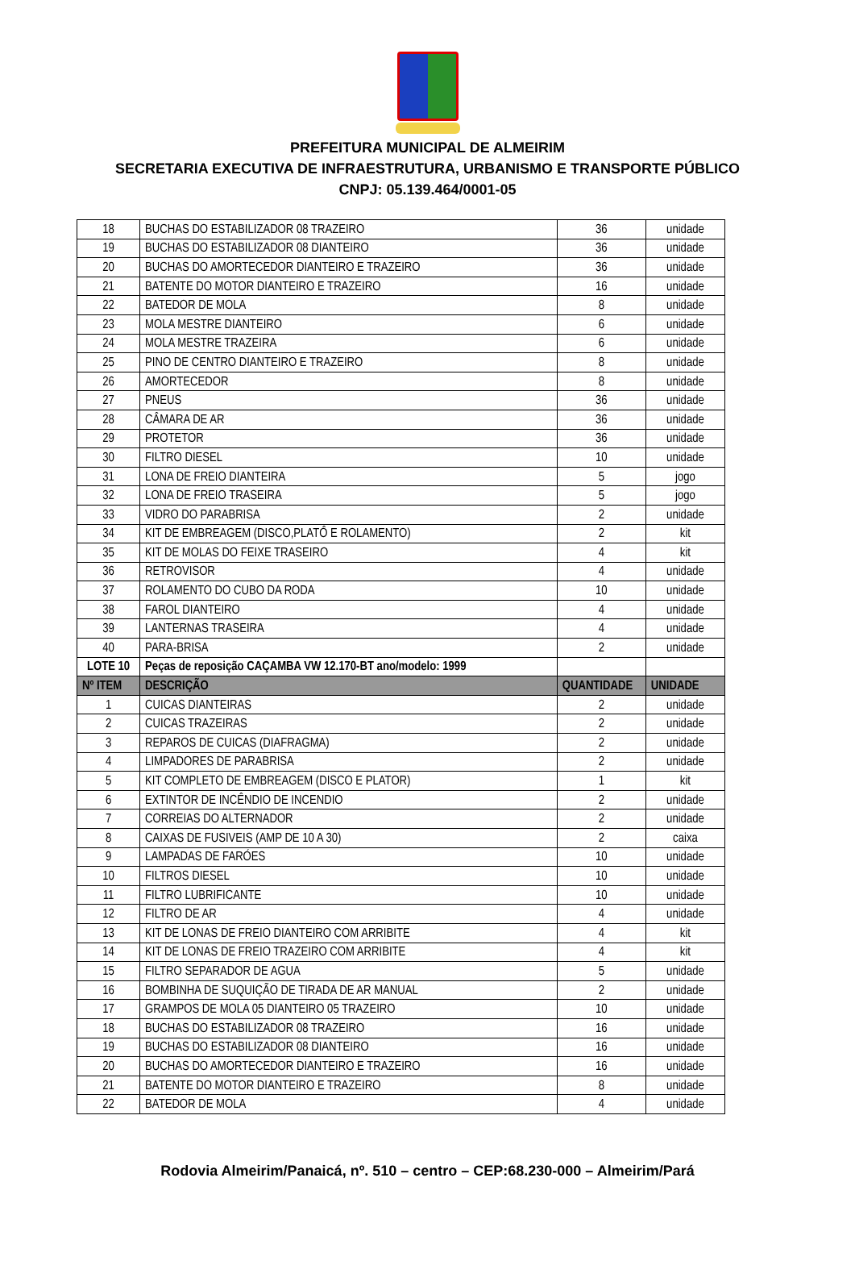PREFEITURA MUNICIPAL DE ALMEIRIM
SECRETARIA EXECUTIVA DE INFRAESTRUTURA, URBANISMO E TRANSPORTE PÚBLICO
CNPJ: 05.139.464/0001-05
| 18 | BUCHAS DO ESTABILIZADOR 08 TRAZEIRO | 36 | unidade |
| 19 | BUCHAS DO ESTABILIZADOR 08 DIANTEIRO | 36 | unidade |
| 20 | BUCHAS DO AMORTECEDOR DIANTEIRO E TRAZEIRO | 36 | unidade |
| 21 | BATENTE DO MOTOR DIANTEIRO E TRAZEIRO | 16 | unidade |
| 22 | BATEDOR DE MOLA | 8 | unidade |
| 23 | MOLA MESTRE DIANTEIRO | 6 | unidade |
| 24 | MOLA MESTRE TRAZEIRA | 6 | unidade |
| 25 | PINO DE CENTRO DIANTEIRO E TRAZEIRO | 8 | unidade |
| 26 | AMORTECEDOR | 8 | unidade |
| 27 | PNEUS | 36 | unidade |
| 28 | CÂMARA DE AR | 36 | unidade |
| 29 | PROTETOR | 36 | unidade |
| 30 | FILTRO DIESEL | 10 | unidade |
| 31 | LONA DE FREIO DIANTEIRA | 5 | jogo |
| 32 | LONA DE FREIO TRASEIRA | 5 | jogo |
| 33 | VIDRO DO PARABRISA | 2 | unidade |
| 34 | KIT DE EMBREAGEM (DISCO,PLATÔ E ROLAMENTO) | 2 | kit |
| 35 | KIT DE MOLAS DO FEIXE TRASEIRO | 4 | kit |
| 36 | RETROVISOR | 4 | unidade |
| 37 | ROLAMENTO DO CUBO DA RODA | 10 | unidade |
| 38 | FAROL DIANTEIRO | 4 | unidade |
| 39 | LANTERNAS TRASEIRA | 4 | unidade |
| 40 | PARA-BRISA | 2 | unidade |
| LOTE 10 | Peças de reposição CAÇAMBA VW 12.170-BT ano/modelo: 1999 | | |
| Nº ITEM | DESCRIÇÃO | QUANTIDADE | UNIDADE |
| 1 | CUICAS DIANTEIRAS | 2 | unidade |
| 2 | CUICAS TRAZEIRAS | 2 | unidade |
| 3 | REPAROS DE CUICAS (DIAFRAGMA) | 2 | unidade |
| 4 | LIMPADORES DE PARABRISA | 2 | unidade |
| 5 | KIT COMPLETO DE EMBREAGEM (DISCO E PLATOR) | 1 | kit |
| 6 | EXTINTOR DE INCÊNDIO DE INCENDIO | 2 | unidade |
| 7 | CORREIAS DO ALTERNADOR | 2 | unidade |
| 8 | CAIXAS DE FUSIVEIS (AMP DE 10 A 30) | 2 | caixa |
| 9 | LAMPADAS DE FARÓES | 10 | unidade |
| 10 | FILTROS DIESEL | 10 | unidade |
| 11 | FILTRO LUBRIFICANTE | 10 | unidade |
| 12 | FILTRO DE AR | 4 | unidade |
| 13 | KIT DE LONAS DE FREIO DIANTEIRO COM ARRIBITE | 4 | kit |
| 14 | KIT DE LONAS DE FREIO TRAZEIRO COM ARRIBITE | 4 | kit |
| 15 | FILTRO SEPARADOR DE AGUA | 5 | unidade |
| 16 | BOMBINHA DE SUQUIÇÃO DE TIRADA DE AR MANUAL | 2 | unidade |
| 17 | GRAMPOS DE MOLA 05 DIANTEIRO 05 TRAZEIRO | 10 | unidade |
| 18 | BUCHAS DO ESTABILIZADOR 08 TRAZEIRO | 16 | unidade |
| 19 | BUCHAS DO ESTABILIZADOR 08 DIANTEIRO | 16 | unidade |
| 20 | BUCHAS DO AMORTECEDOR DIANTEIRO E TRAZEIRO | 16 | unidade |
| 21 | BATENTE DO MOTOR DIANTEIRO E TRAZEIRO | 8 | unidade |
| 22 | BATEDOR DE MOLA | 4 | unidade |
Rodovia Almeirim/Panaicá, nº. 510 – centro – CEP:68.230-000 – Almeirim/Pará